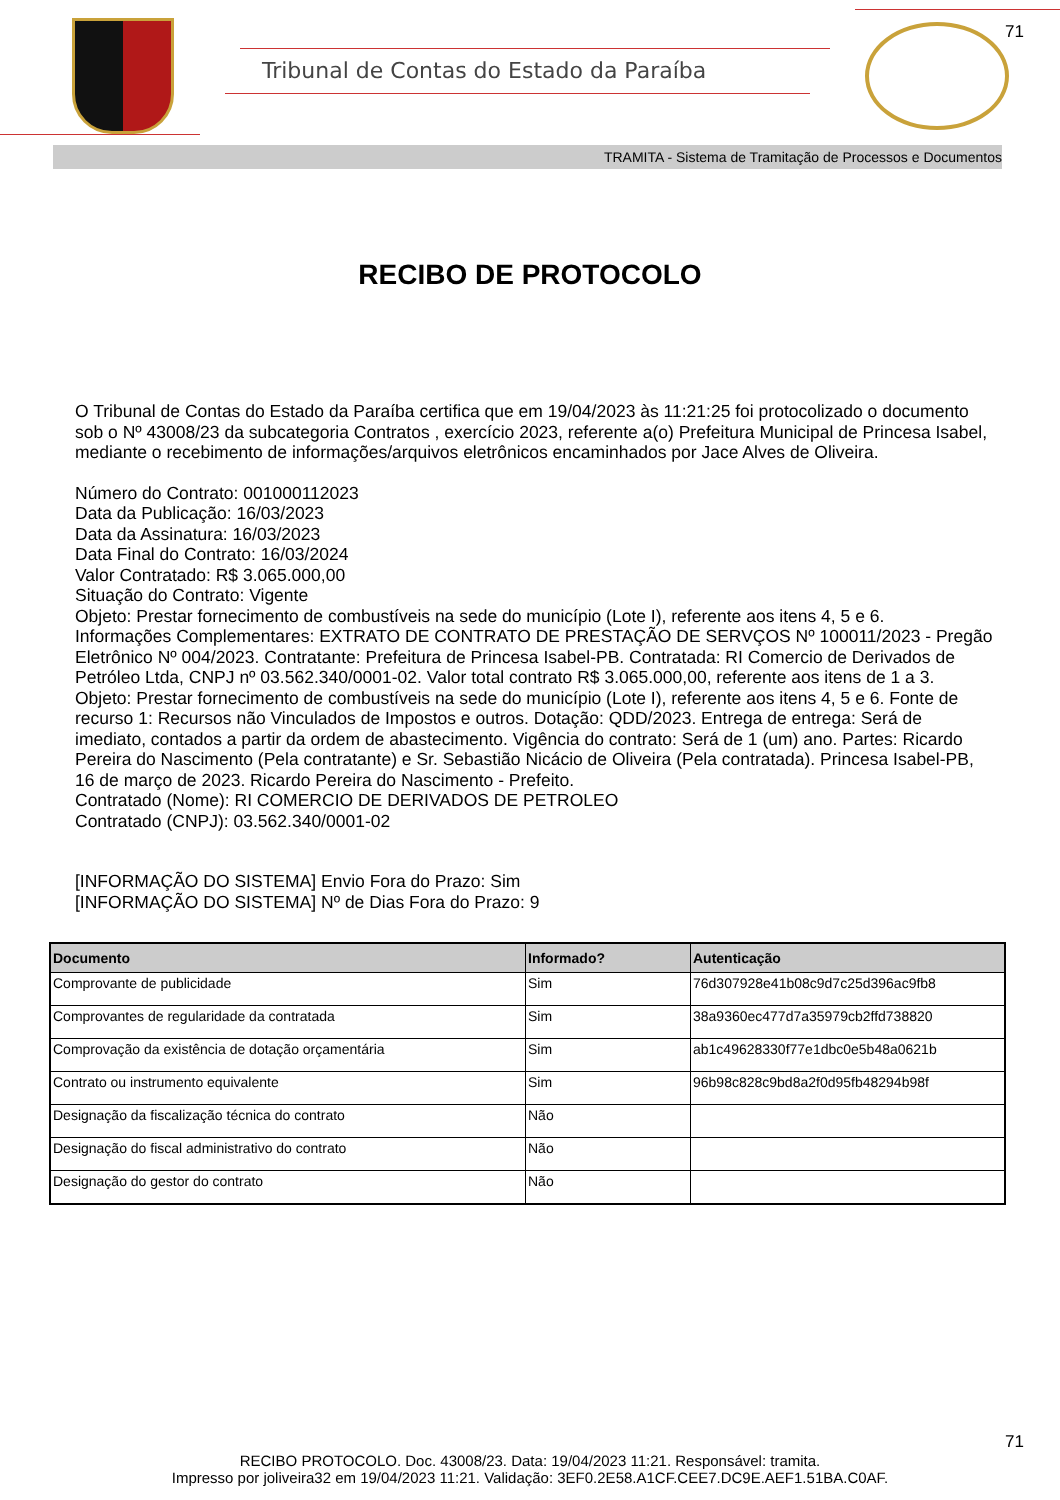Tribunal de Contas do Estado da Paraíba
71
TRAMITA - Sistema de Tramitação de Processos e Documentos
RECIBO DE PROTOCOLO
O Tribunal de Contas do Estado da Paraíba certifica que em 19/04/2023 às 11:21:25 foi protocolizado o documento sob o Nº 43008/23 da subcategoria Contratos , exercício 2023, referente a(o) Prefeitura Municipal de Princesa Isabel, mediante o recebimento de informações/arquivos eletrônicos encaminhados por Jace Alves de Oliveira.
Número do Contrato: 001000112023
Data da Publicação: 16/03/2023
Data da Assinatura: 16/03/2023
Data Final do Contrato: 16/03/2024
Valor Contratado: R$ 3.065.000,00
Situação do Contrato: Vigente
Objeto: Prestar fornecimento de combustíveis na sede do município (Lote I), referente aos itens 4, 5 e 6.
Informações Complementares: EXTRATO DE CONTRATO DE PRESTAÇÃO DE SERVÇOS Nº 100011/2023 - Pregão Eletrônico Nº 004/2023. Contratante: Prefeitura de Princesa Isabel-PB. Contratada: RI Comercio de Derivados de Petróleo Ltda, CNPJ nº 03.562.340/0001-02. Valor total contrato R$ 3.065.000,00, referente aos itens de 1 a 3. Objeto: Prestar fornecimento de combustíveis na sede do município (Lote I), referente aos itens 4, 5 e 6. Fonte de recurso 1: Recursos não Vinculados de Impostos e outros. Dotação: QDD/2023. Entrega de entrega: Será de imediato, contados a partir da ordem de abastecimento. Vigência do contrato: Será de 1 (um) ano. Partes: Ricardo Pereira do Nascimento (Pela contratante) e Sr. Sebastião Nicácio de Oliveira (Pela contratada). Princesa Isabel-PB, 16 de março de 2023. Ricardo Pereira do Nascimento - Prefeito.
Contratado (Nome): RI COMERCIO DE DERIVADOS DE PETROLEO
Contratado (CNPJ): 03.562.340/0001-02
[INFORMAÇÃO DO SISTEMA] Envio Fora do Prazo: Sim
[INFORMAÇÃO DO SISTEMA] Nº de Dias Fora do Prazo: 9
| Documento | Informado? | Autenticação |
| --- | --- | --- |
| Comprovante de publicidade | Sim | 76d307928e41b08c9d7c25d396ac9fb8 |
| Comprovantes de regularidade da contratada | Sim | 38a9360ec477d7a35979cb2ffd738820 |
| Comprovação da existência de dotação orçamentária | Sim | ab1c49628330f77e1dbc0e5b48a0621b |
| Contrato ou instrumento equivalente | Sim | 96b98c828c9bd8a2f0d95fb48294b98f |
| Designação da fiscalização técnica do contrato | Não | |
| Designação do fiscal administrativo do contrato | Não | |
| Designação do gestor do contrato | Não | |
71
RECIBO PROTOCOLO. Doc. 43008/23. Data: 19/04/2023 11:21. Responsável: tramita.
Impresso por joliveira32 em 19/04/2023 11:21. Validação: 3EF0.2E58.A1CF.CEE7.DC9E.AEF1.51BA.C0AF.